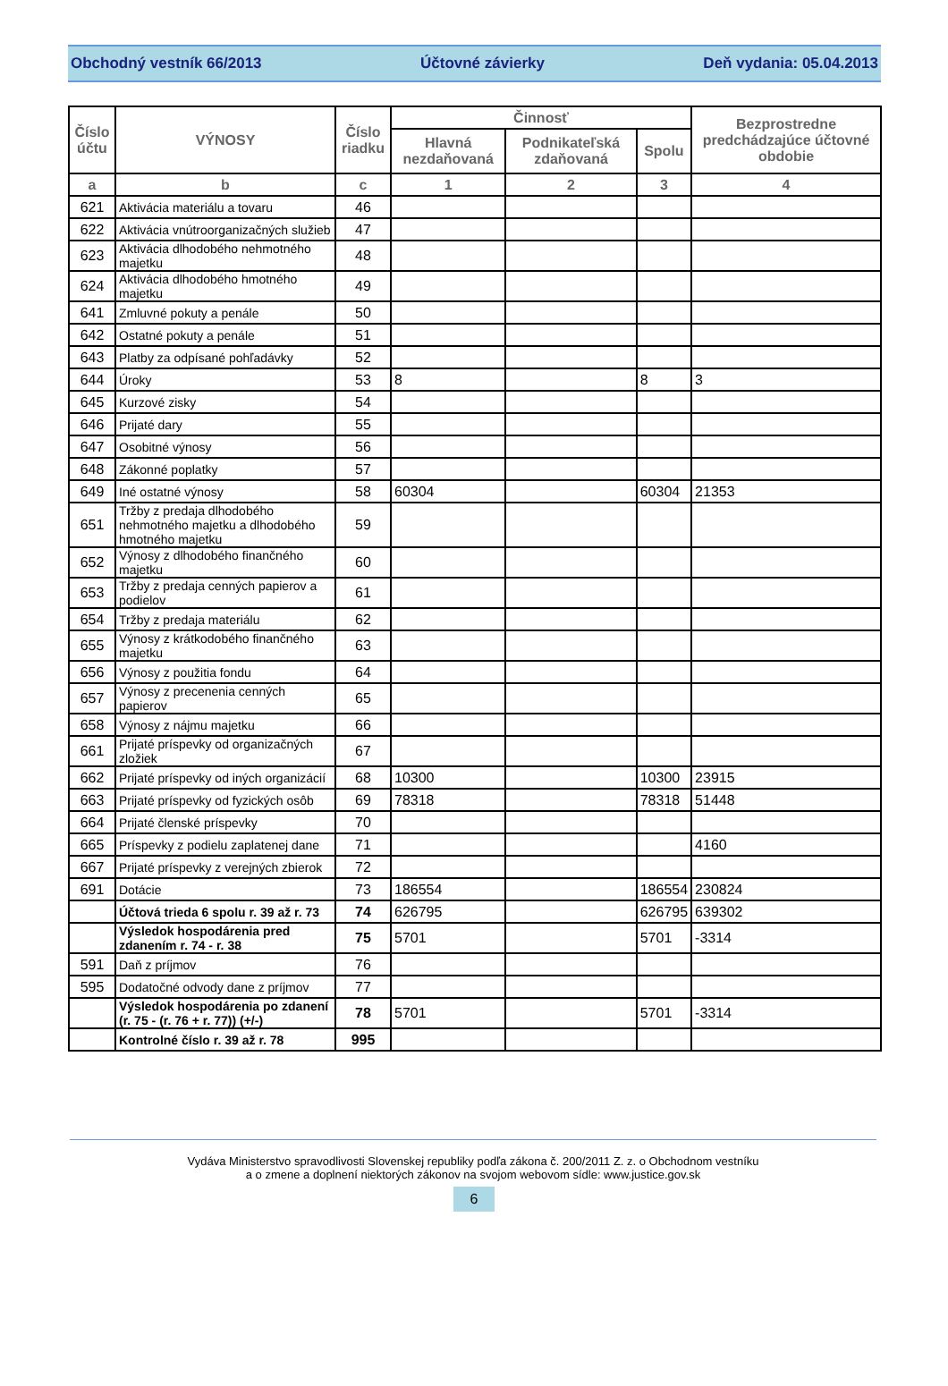Obchodný vestník 66/2013 Účtovné závierky Deň vydania: 05.04.2013
| Číslo účtu | VÝNOSY | Číslo riadku | Činnosť | | | Bezprostredne predchádzajúce účtovné obdobie |
| --- | --- | --- | --- | --- | --- | --- |
| | | | Hlavná nezdaňovaná | Podnikateľská zdaňovaná | Spolu | |
| a | b | c | 1 | 2 | 3 | 4 |
| 621 | Aktivácia materiálu a tovaru | 46 | | | | |
| 622 | Aktivácia vnútroorganizačných služieb | 47 | | | | |
| 623 | Aktivácia dlhodobého nehmotného majetku | 48 | | | | |
| 624 | Aktivácia dlhodobého hmotného majetku | 49 | | | | |
| 641 | Zmluvné pokuty a penále | 50 | | | | |
| 642 | Ostatné pokuty a penále | 51 | | | | |
| 643 | Platby za odpísané pohľadávky | 52 | | | | |
| 644 | Úroky | 53 | 8 | | 8 | 3 |
| 645 | Kurzové zisky | 54 | | | | |
| 646 | Prijaté dary | 55 | | | | |
| 647 | Osobitné výnosy | 56 | | | | |
| 648 | Zákonné poplatky | 57 | | | | |
| 649 | Iné ostatné výnosy | 58 | 60304 | | 60304 | 21353 |
| 651 | Tržby z predaja dlhodobého nehmotného majetku a dlhodobého hmotného majetku | 59 | | | | |
| 652 | Výnosy z dlhodobého finančného majetku | 60 | | | | |
| 653 | Tržby z predaja cenných papierov a podielov | 61 | | | | |
| 654 | Tržby z predaja materiálu | 62 | | | | |
| 655 | Výnosy z krátkodobého finančného majetku | 63 | | | | |
| 656 | Výnosy z použitia fondu | 64 | | | | |
| 657 | Výnosy z precenenia cenných papierov | 65 | | | | |
| 658 | Výnosy z nájmu majetku | 66 | | | | |
| 661 | Prijaté príspevky od organizačných zložiek | 67 | | | | |
| 662 | Prijaté príspevky od iných organizácií | 68 | 10300 | | 10300 | 23915 |
| 663 | Prijaté príspevky od fyzických osôb | 69 | 78318 | | 78318 | 51448 |
| 664 | Prijaté členské príspevky | 70 | | | | |
| 665 | Príspevky z podielu zaplatenej dane | 71 | | | | 4160 |
| 667 | Prijaté príspevky z verejných zbierok | 72 | | | | |
| 691 | Dotácie | 73 | 186554 | | 186554 | 230824 |
| | Účtová trieda 6 spolu r. 39 až r. 73 | 74 | 626795 | | 626795 | 639302 |
| | Výsledok hospodárenia pred zdanením r. 74 - r. 38 | 75 | 5701 | | 5701 | -3314 |
| 591 | Daň z príjmov | 76 | | | | |
| 595 | Dodatočné odvody dane z príjmov | 77 | | | | |
| | Výsledok hospodárenia po zdanení (r. 75 - (r. 76 + r. 77)) (+/-) | 78 | 5701 | | 5701 | -3314 |
| | Kontrolné číslo r. 39 až r. 78 | 995 | | | | |
Vydáva Ministerstvo spravodlivosti Slovenskej republiky podľa zákona č. 200/2011 Z. z. o Obchodnom vestníku
a o zmene a doplnení niektorých zákonov na svojom webovom sídle: www.justice.gov.sk
6